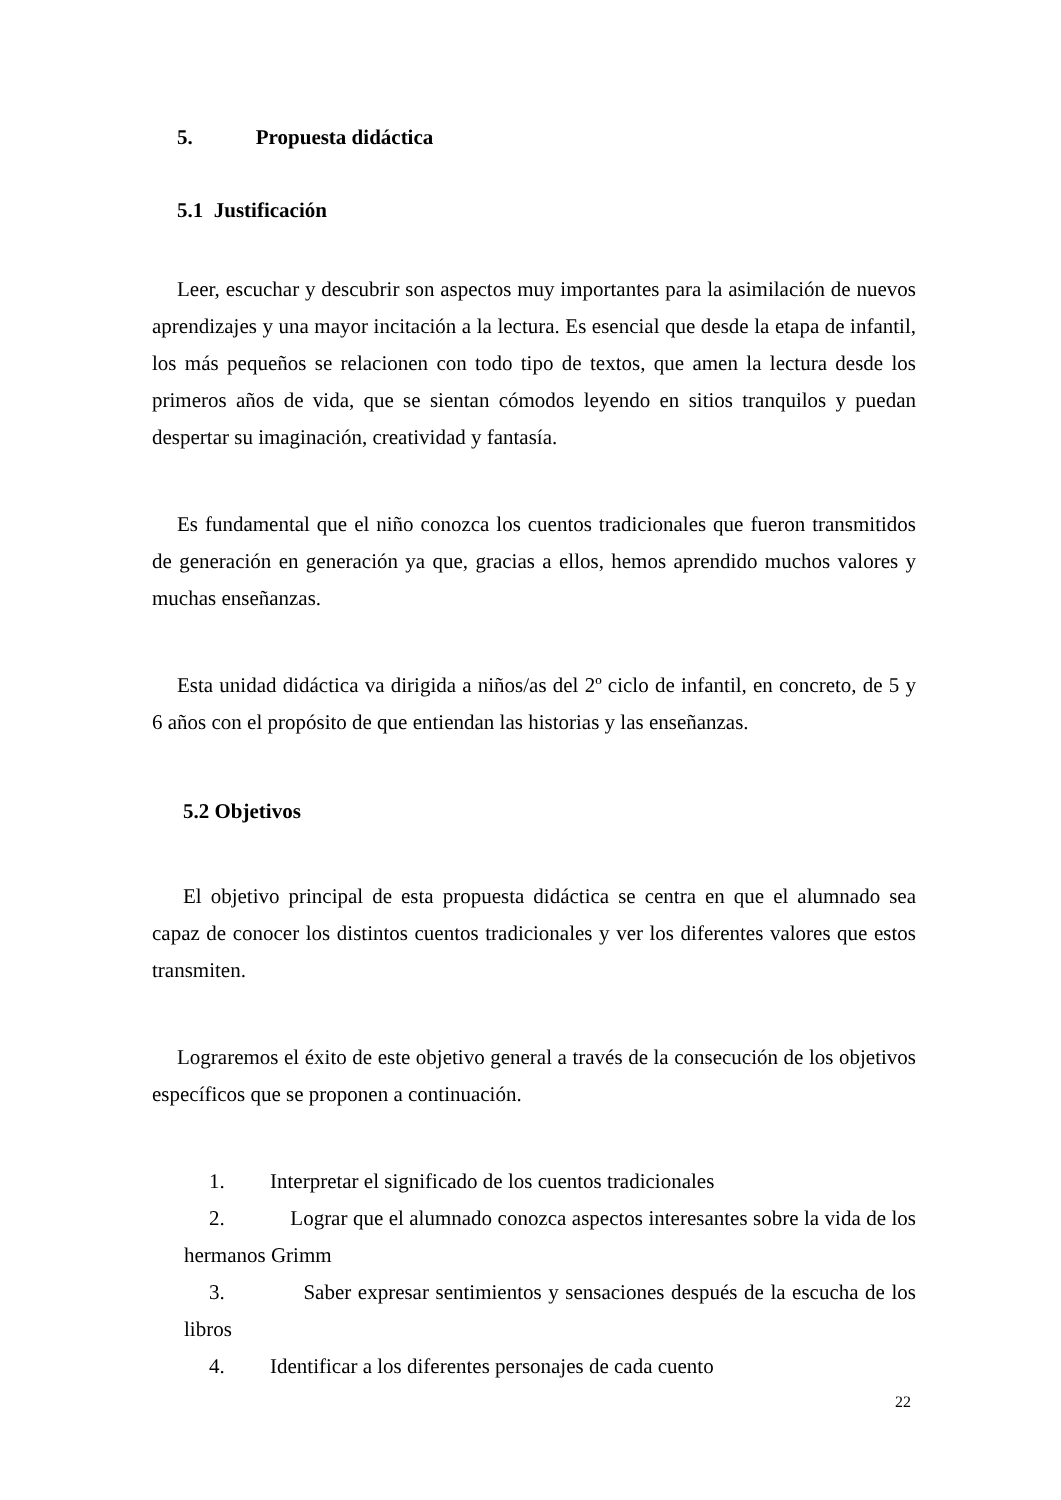5. Propuesta didáctica
5.1 Justificación
Leer, escuchar y descubrir son aspectos muy importantes para la asimilación de nuevos aprendizajes y una mayor incitación a la lectura. Es esencial que desde la etapa de infantil, los más pequeños se relacionen con todo tipo de textos, que amen la lectura desde los primeros años de vida, que se sientan cómodos leyendo en sitios tranquilos y puedan despertar su imaginación, creatividad y fantasía.
Es fundamental que el niño conozca los cuentos tradicionales que fueron transmitidos de generación en generación ya que, gracias a ellos, hemos aprendido muchos valores y muchas enseñanzas.
Esta unidad didáctica va dirigida a niños/as del 2º ciclo de infantil, en concreto, de 5 y 6 años con el propósito de que entiendan las historias y las enseñanzas.
5.2 Objetivos
El objetivo principal de esta propuesta didáctica se centra en que el alumnado sea capaz de conocer los distintos cuentos tradicionales y ver los diferentes valores que estos transmiten.
Lograremos el éxito de este objetivo general a través de la consecución de los objetivos específicos que se proponen a continuación.
1. Interpretar el significado de los cuentos tradicionales
2. Lograr que el alumnado conozca aspectos interesantes sobre la vida de los hermanos Grimm
3. Saber expresar sentimientos y sensaciones después de la escucha de los libros
4. Identificar a los diferentes personajes de cada cuento
22